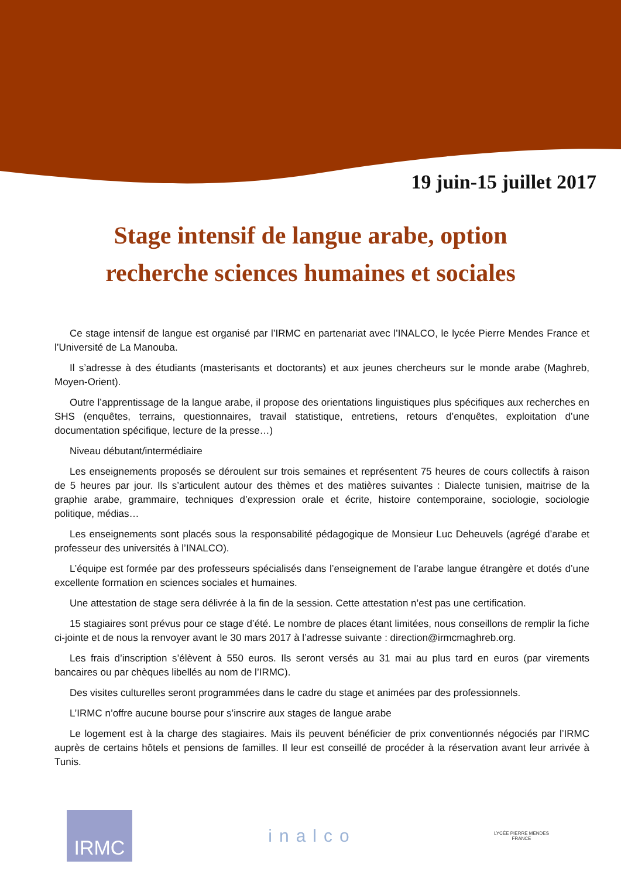19 juin-15 juillet 2017
Stage intensif de langue arabe, option
recherche sciences humaines et sociales
Ce stage intensif de langue est organisé par l’IRMC en partenariat avec l’INALCO, le lycée Pierre Mendes France et l’Université de La Manouba.
Il s’adresse à des étudiants (masterisants et doctorants) et aux jeunes chercheurs sur le monde arabe (Maghreb, Moyen-Orient).
Outre l’apprentissage de la langue arabe, il propose des orientations linguistiques plus spécifiques aux recherches en SHS (enquêtes, terrains, questionnaires, travail statistique, entretiens, retours d’enquêtes, exploitation d’une documentation spécifique, lecture de la presse…)
Niveau débutant/intermédiaire
Les enseignements proposés se déroulent sur trois semaines et représentent 75 heures de cours collectifs à raison de 5 heures par jour. Ils s’articulent autour des thèmes et des matières suivantes : Dialecte tunisien, maitrise de la graphie arabe, grammaire, techniques d’expression orale et écrite, histoire contemporaine, sociologie, sociologie politique, médias…
Les enseignements sont placés sous la responsabilité pédagogique de Monsieur Luc Deheuvels (agrégé d’arabe et professeur des universités à l’INALCO).
L’équipe est formée par des professeurs spécialisés dans l’enseignement de l’arabe langue étrangère et dotés d’une excellente formation en sciences sociales et humaines.
Une attestation de stage sera délivrée à la fin de la session. Cette attestation n’est pas une certification.
15 stagiaires sont prévus pour ce stage d’été. Le nombre de places étant limitées, nous conseillons de remplir la fiche ci-jointe et de nous la renvoyer avant le 30 mars 2017 à l’adresse suivante : direction@irmcmaghreb.org.
Les frais d’inscription s’élèvent à 550 euros. Ils seront versés au 31 mai au plus tard en euros (par virements bancaires ou par chèques libellés au nom de l’IRMC).
Des visites culturelles seront programmées dans le cadre du stage et animées par des professionnels.
L’IRMC n’offre aucune bourse pour s’inscrire aux stages de langue arabe
Le logement est à la charge des stagiaires. Mais ils peuvent bénéficier de prix conventionnés négociés par l’IRMC auprès de certains hôtels et pensions de familles. Il leur est conseillé de procéder à la réservation avant leur arrivée à Tunis.
IRMC
inalco
LYCÉE PIERRE MENDES FRANCE